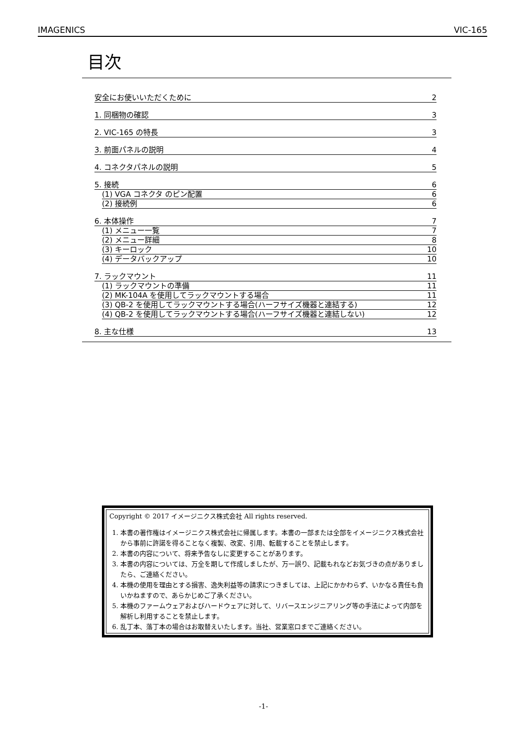IMAGENICS VIC-165
目次
安全にお使いいただくために 2
1. 同梱物の確認 3
2. VIC-165 の特長 3
3. 前面パネルの説明 4
4. コネクタパネルの説明 5
5. 接続 6
(1) VGA コネクタ のピン配置 6
(2) 接続例 6
6. 本体操作 7
(1) メニュー一覧 7
(2) メニュー詳細 8
(3) キーロック 10
(4) データバックアップ 10
7. ラックマウント 11
(1) ラックマウントの準備 11
(2) MK-104A を使用してラックマウントする場合 11
(3) QB-2 を使用してラックマウントする場合(ハーフサイズ機器と連結する) 12
(4) QB-2 を使用してラックマウントする場合(ハーフサイズ機器と連結しない) 12
8. 主な仕様 13
Copyright © 2017 イメージニクス株式会社 All rights reserved.
1. 本書の著作権はイメージニクス株式会社に帰属します。本書の一部または全部をイメージニクス株式会社から事前に許諾を得ることなく複製、改変、引用、転載することを禁止します。
2. 本書の内容について、将来予告なしに変更することがあります。
3. 本書の内容については、万全を期して作成しましたが、万一誤り、記載もれなどお気づきの点がありましたら、ご連絡ください。
4. 本機の使用を理由とする損害、逸失利益等の請求につきましては、上記にかかわらず、いかなる責任も負いかねますので、あらかじめご了承ください。
5. 本機のファームウェアおよびハードウェアに対して、リバースエンジニアリング等の手法によって内部を解析し利用することを禁止します。
6. 乱丁本、落丁本の場合はお取替えいたします。当社、営業窓口までご連絡ください。
-1-